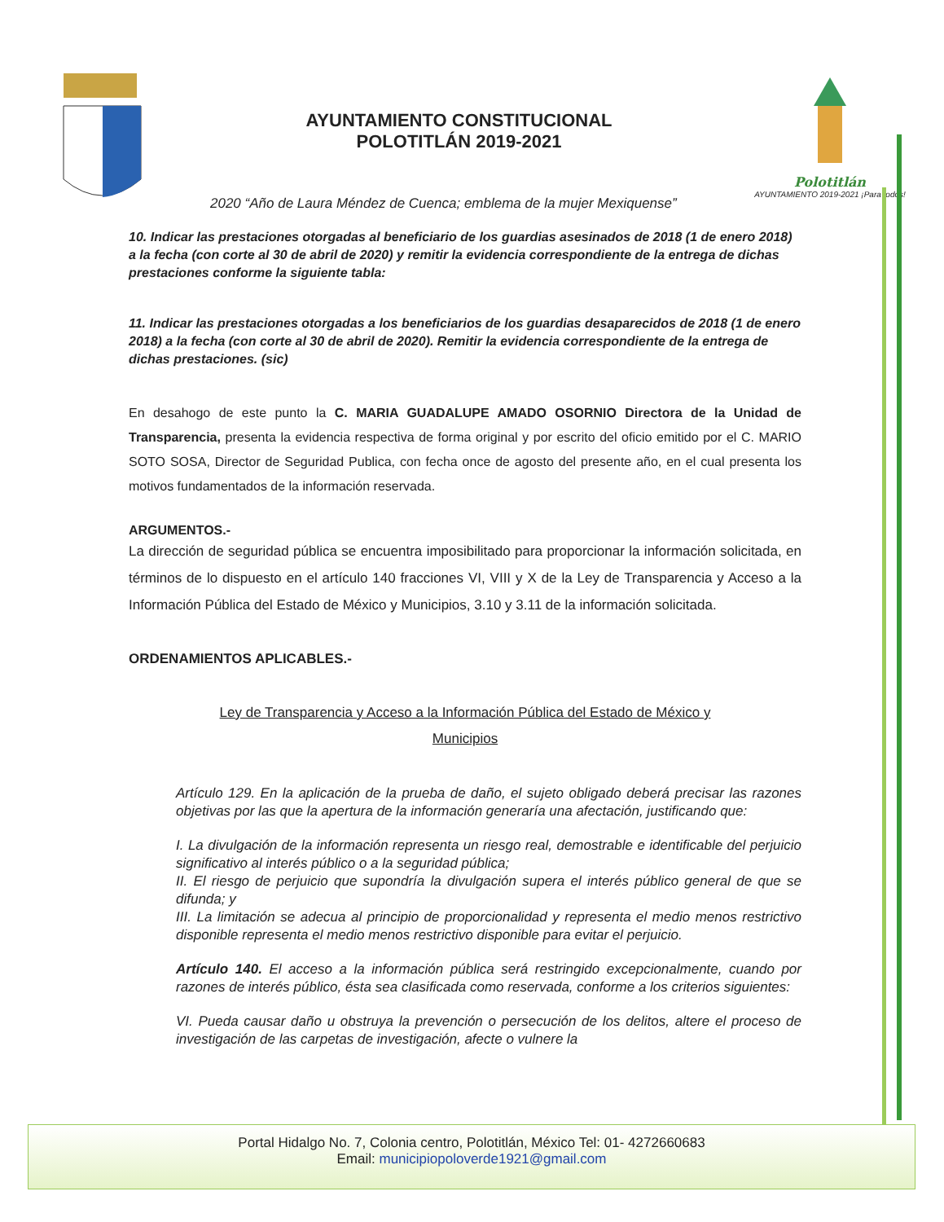AYUNTAMIENTO CONSTITUCIONAL
POLOTITLÁN 2019-2021
Polotitlán
AYUNTAMIENTO 2019-2021 ¡Para todos!
2020 “Año de Laura Méndez de Cuenca; emblema de la mujer Mexiquense”
10. Indicar las prestaciones otorgadas al beneficiario de los guardias asesinados de 2018 (1 de enero 2018) a la fecha (con corte al 30 de abril de 2020) y remitir la evidencia correspondiente de la entrega de dichas prestaciones conforme la siguiente tabla:
11. Indicar las prestaciones otorgadas a los beneficiarios de los guardias desaparecidos de 2018 (1 de enero 2018) a la fecha (con corte al 30 de abril de 2020). Remitir la evidencia correspondiente de la entrega de dichas prestaciones. (sic)
En desahogo de este punto la C. MARIA GUADALUPE AMADO OSORNIO Directora de la Unidad de Transparencia, presenta la evidencia respectiva de forma original y por escrito del oficio emitido por el C. MARIO SOTO SOSA, Director de Seguridad Publica, con fecha once de agosto del presente año, en el cual presenta los motivos fundamentados de la información reservada.
ARGUMENTOS.-
La dirección de seguridad pública se encuentra imposibilitado para proporcionar la información solicitada, en términos de lo dispuesto en el artículo 140 fracciones VI, VIII y X de la Ley de Transparencia y Acceso a la Información Pública del Estado de México y Municipios, 3.10 y 3.11 de la información solicitada.
ORDENAMIENTOS APLICABLES.-
Ley de Transparencia y Acceso a la Información Pública del Estado de México y
Municipios
Artículo 129. En la aplicación de la prueba de daño, el sujeto obligado deberá precisar las razones objetivas por las que la apertura de la información generaría una afectación, justificando que:
I. La divulgación de la información representa un riesgo real, demostrable e identificable del perjuicio significativo al interés público o a la seguridad pública;
II. El riesgo de perjuicio que supondría la divulgación supera el interés público general de que se difunda; y
III. La limitación se adecua al principio de proporcionalidad y representa el medio menos restrictivo disponible representa el medio menos restrictivo disponible para evitar el perjuicio.
Artículo 140. El acceso a la información pública será restringido excepcionalmente, cuando por razones de interés público, ésta sea clasificada como reservada, conforme a los criterios siguientes:
VI. Pueda causar daño u obstruya la prevención o persecución de los delitos, altere el proceso de investigación de las carpetas de investigación, afecte o vulnere la
Portal Hidalgo No. 7, Colonia centro, Polotitlán, México Tel: 01- 4272660683
Email: municipiopoloverde1921@gmail.com